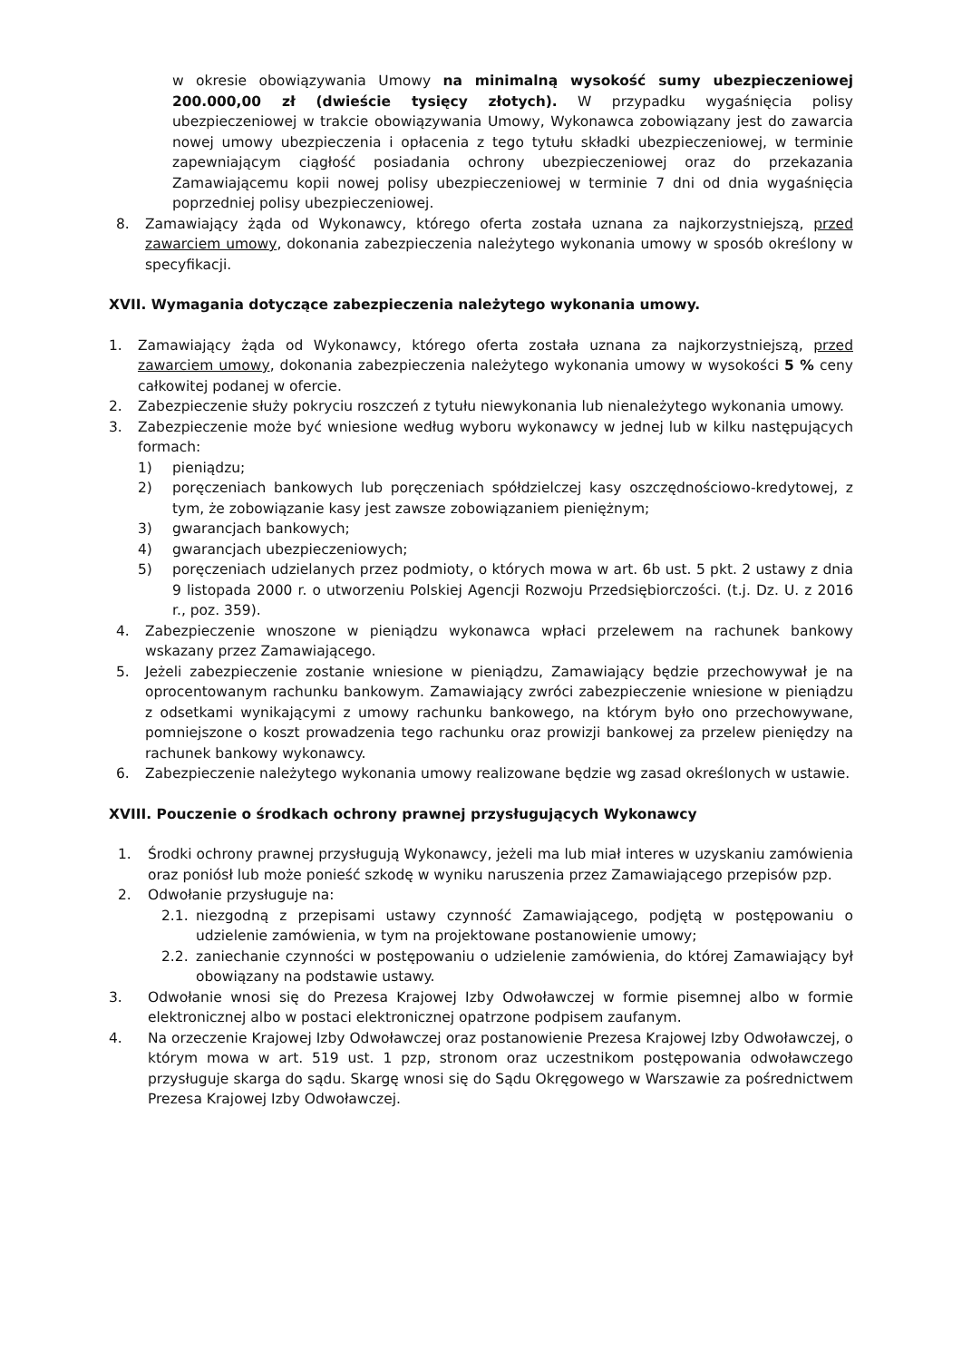w okresie obowiązywania Umowy na minimalną wysokość sumy ubezpieczeniowej 200.000,00 zł (dwieście tysięcy złotych). W przypadku wygaśnięcia polisy ubezpieczeniowej w trakcie obowiązywania Umowy, Wykonawca zobowiązany jest do zawarcia nowej umowy ubezpieczenia i opłacenia z tego tytułu składki ubezpieczeniowej, w terminie zapewniającym ciągłość posiadania ochrony ubezpieczeniowej oraz do przekazania Zamawiającemu kopii nowej polisy ubezpieczeniowej w terminie 7 dni od dnia wygaśnięcia poprzedniej polisy ubezpieczeniowej.
8. Zamawiający żąda od Wykonawcy, którego oferta została uznana za najkorzystniejszą, przed zawarciem umowy, dokonania zabezpieczenia należytego wykonania umowy w sposób określony w specyfikacji.
XVII. Wymagania dotyczące zabezpieczenia należytego wykonania umowy.
1. Zamawiający żąda od Wykonawcy, którego oferta została uznana za najkorzystniejszą, przed zawarciem umowy, dokonania zabezpieczenia należytego wykonania umowy w wysokości 5 % ceny całkowitej podanej w ofercie.
2. Zabezpieczenie służy pokryciu roszczeń z tytułu niewykonania lub nienależytego wykonania umowy.
3. Zabezpieczenie może być wniesione według wyboru wykonawcy w jednej lub w kilku następujących formach:
1) pieniądzu;
2) poręczeniach bankowych lub poręczeniach spółdzielczej kasy oszczędnościowo-kredytowej, z tym, że zobowiązanie kasy jest zawsze zobowiązaniem pieniężnym;
3) gwarancjach bankowych;
4) gwarancjach ubezpieczeniowych;
5) poręczeniach udzielanych przez podmioty, o których mowa w art. 6b ust. 5 pkt. 2 ustawy z dnia 9 listopada 2000 r. o utworzeniu Polskiej Agencji Rozwoju Przedsiębiorczości. (t.j. Dz. U. z 2016 r., poz. 359).
4. Zabezpieczenie wnoszone w pieniądzu wykonawca wpłaci przelewem na rachunek bankowy wskazany przez Zamawiającego.
5. Jeżeli zabezpieczenie zostanie wniesione w pieniądzu, Zamawiający będzie przechowywał je na oprocentowanym rachunku bankowym. Zamawiający zwróci zabezpieczenie wniesione w pieniądzu z odsetkami wynikającymi z umowy rachunku bankowego, na którym było ono przechowywane, pomniejszone o koszt prowadzenia tego rachunku oraz prowizji bankowej za przelew pieniędzy na rachunek bankowy wykonawcy.
6. Zabezpieczenie należytego wykonania umowy realizowane będzie wg zasad określonych w ustawie.
XVIII. Pouczenie o środkach ochrony prawnej przysługujących Wykonawcy
1. Środki ochrony prawnej przysługują Wykonawcy, jeżeli ma lub miał interes w uzyskaniu zamówienia oraz poniósł lub może ponieść szkodę w wyniku naruszenia przez Zamawiającego przepisów pzp.
2. Odwołanie przysługuje na:
2.1. niezgodną z przepisami ustawy czynność Zamawiającego, podjętą w postępowaniu o udzielenie zamówienia, w tym na projektowane postanowienie umowy;
2.2. zaniechanie czynności w postępowaniu o udzielenie zamówienia, do której Zamawiający był obowiązany na podstawie ustawy.
3. Odwołanie wnosi się do Prezesa Krajowej Izby Odwoławczej w formie pisemnej albo w formie elektronicznej albo w postaci elektronicznej opatrzone podpisem zaufanym.
4. Na orzeczenie Krajowej Izby Odwoławczej oraz postanowienie Prezesa Krajowej Izby Odwoławczej, o którym mowa w art. 519 ust. 1 pzp, stronom oraz uczestnikom postępowania odwoławczego przysługuje skarga do sądu. Skargę wnosi się do Sądu Okręgowego w Warszawie za pośrednictwem Prezesa Krajowej Izby Odwoławczej.